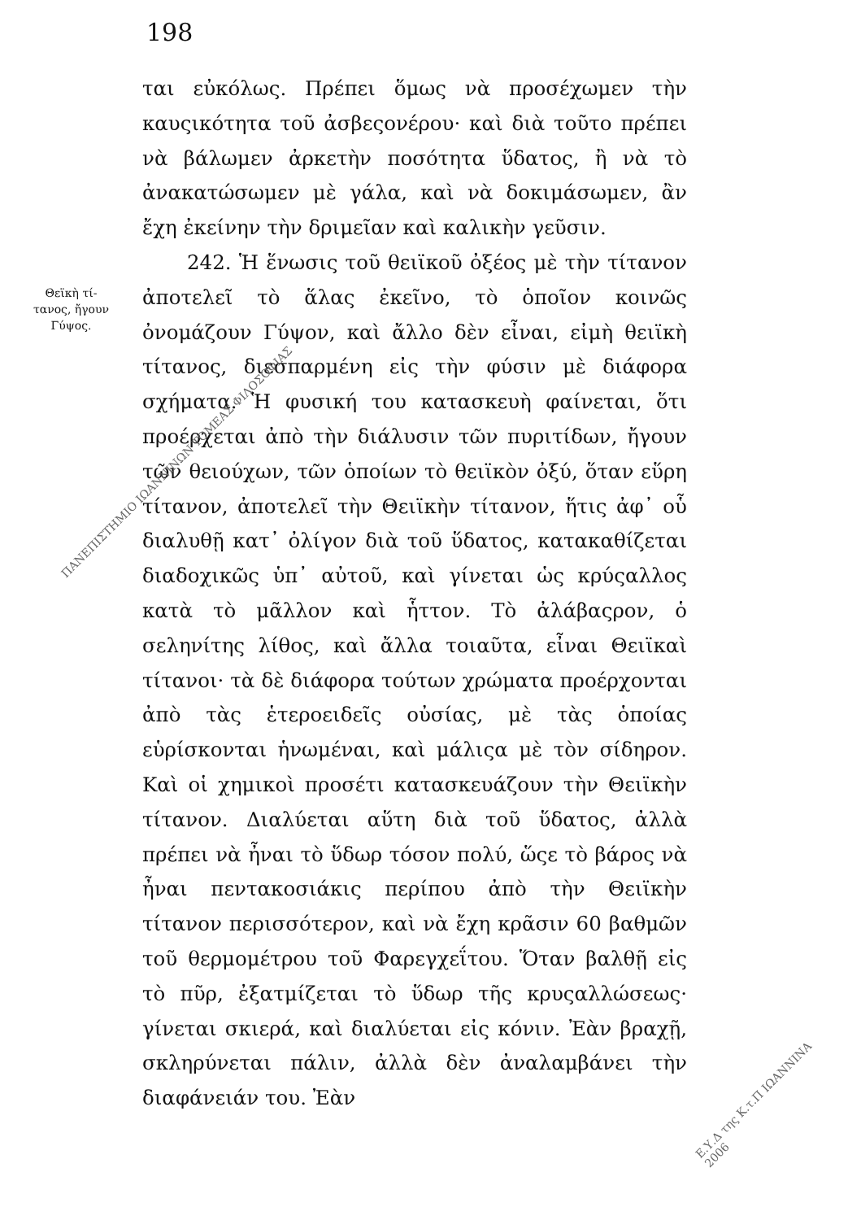198
Θεϊκὴ τί-
τανος, ἤγουν
Γύψος.
ται εὐκόλως. Πρέπει ὅμως νὰ προσέχωμεν τὴν καυςικότητα τοῦ ἀσβεςονέρου· καὶ διὰ τοῦτο πρέπει νὰ βάλωμεν ἀρκετὴν ποσότητα ὕδατος, ἢ νὰ τὸ ἀνακατώσωμεν μὲ γάλα, καὶ νὰ δοκιμάσωμεν, ἂν ἔχη ἐκείνην τὴν δριμεῖαν καὶ καλικὴν γεῦσιν.
242. Ἡ ἕνωσις τοῦ θειϊκοῦ ὀξέος μὲ τὴν τίτανον ἀποτελεῖ τὸ ἅλας ἐκεῖνο, τὸ ὁποῖον κοινῶς ὀνομάζουν Γύψον, καὶ ἄλλο δὲν εἶναι, εἰμὴ θειϊκὴ τίτανος, διεσπαρμένη εἰς τὴν φύσιν μὲ διάφορα σχήματα. Ἡ φυσική του κατασκευὴ φαίνεται, ὅτι προέρχεται ἀπὸ τὴν διάλυσιν τῶν πυριτίδων, ἤγουν τῶν θειούχων, τῶν ὁποίων τὸ θειϊκὸν ὀξύ, ὅταν εὕρη τίτανον, ἀποτελεῖ τὴν Θειϊκὴν τίτανον, ἥτις ἀφ᾽ οὗ διαλυθῇ κατ᾽ ὀλίγον διὰ τοῦ ὕδατος, κατακαθίζεται διαδοχικῶς ὑπ᾽ αὐτοῦ, καὶ γίνεται ὡς κρύςαλλος κατὰ τὸ μᾶλλον καὶ ἧττον. Τὸ ἀλάβαςρον, ὁ σεληνίτης λίθος, καὶ ἄλλα τοιαῦτα, εἶναι Θειϊκαὶ τίτανοι· τὰ δὲ διάφορα τούτων χρώματα προέρχονται ἀπὸ τὰς ἑτεροειδεῖς οὐσίας, μὲ τὰς ὁποίας εὑρίσκονται ἡνωμέναι, καὶ μάλιςα μὲ τὸν σίδηρον. Καὶ οἱ χημικοὶ προσέτι κατασκευάζουν τὴν Θειϊκὴν τίτανον. Διαλύεται αὕτη διὰ τοῦ ὕδατος, ἀλλὰ πρέπει νὰ ἦναι τὸ ὕδωρ τόσον πολύ, ὥςε τὸ βάρος νὰ ἦναι πεντακοσιάκις περίπου ἀπὸ τὴν Θειϊκὴν τίτανον περισσότερον, καὶ νὰ ἔχη κρᾶσιν 60 βαθμῶν τοῦ θερμομέτρου τοῦ Φαρεγχεΐτου. Ὅταν βαλθῇ εἰς τὸ πῦρ, ἐξατμίζεται τὸ ὕδωρ τῆς κρυςαλλώσεως· γίνεται σκιερά, καὶ διαλύεται εἰς κόνιν. Ἐὰν βραχῇ, σκληρύνεται πάλιν, ἀλλὰ δὲν ἀναλαμβάνει τὴν διαφάνειάν του. Ἐὰν
ΠΑΝΕΠΙΣΤΗΜΙΟ ΙΩΑΝΝΙΝΩΝ ΤΟΜΕΑΣ ΦΙΛΟΣΟΦΙΑΣ
Ε.Υ.Δ της Κ.τ.Π ΙΩΑΝΝΙΝΑ 2006